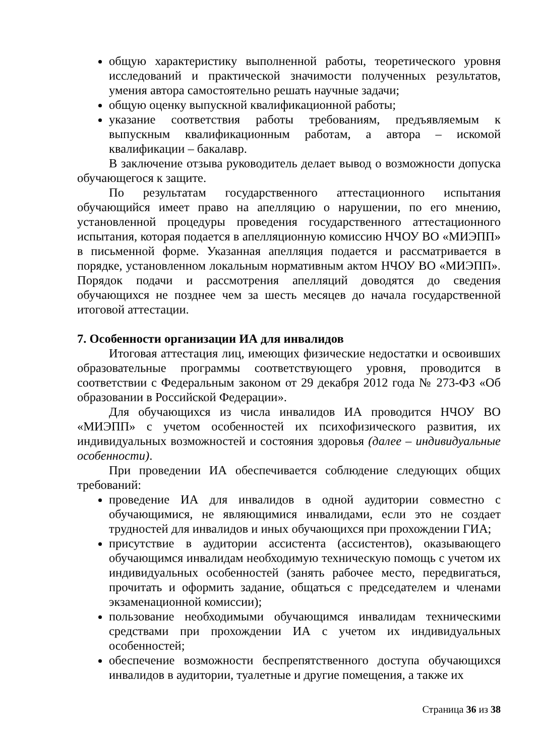общую характеристику выполненной работы, теоретического уровня исследований и практической значимости полученных результатов, умения автора самостоятельно решать научные задачи;
общую оценку выпускной квалификационной работы;
указание соответствия работы требованиям, предъявляемым к выпускным квалификационным работам, а автора – искомой квалификации – бакалавр.
В заключение отзыва руководитель делает вывод о возможности допуска обучающегося к защите.
По результатам государственного аттестационного испытания обучающийся имеет право на апелляцию о нарушении, по его мнению, установленной процедуры проведения государственного аттестационного испытания, которая подается в апелляционную комиссию НЧОУ ВО «МИЭПП» в письменной форме. Указанная апелляция подается и рассматривается в порядке, установленном локальным нормативным актом НЧОУ ВО «МИЭПП». Порядок подачи и рассмотрения апелляций доводятся до сведения обучающихся не позднее чем за шесть месяцев до начала государственной итоговой аттестации.
7. Особенности организации ИА для инвалидов
Итоговая аттестация лиц, имеющих физические недостатки и освоивших образовательные программы соответствующего уровня, проводится в соответствии с Федеральным законом от 29 декабря 2012 года № 273-ФЗ «Об образовании в Российской Федерации».
Для обучающихся из числа инвалидов ИА проводится НЧОУ ВО «МИЭПП» с учетом особенностей их психофизического развития, их индивидуальных возможностей и состояния здоровья (далее – индивидуальные особенности).
При проведении ИА обеспечивается соблюдение следующих общих требований:
проведение ИА для инвалидов в одной аудитории совместно с обучающимися, не являющимися инвалидами, если это не создает трудностей для инвалидов и иных обучающихся при прохождении ГИА;
присутствие в аудитории ассистента (ассистентов), оказывающего обучающимся инвалидам необходимую техническую помощь с учетом их индивидуальных особенностей (занять рабочее место, передвигаться, прочитать и оформить задание, общаться с председателем и членами экзаменационной комиссии);
пользование необходимыми обучающимся инвалидам техническими средствами при прохождении ИА с учетом их индивидуальных особенностей;
обеспечение возможности беспрепятственного доступа обучающихся инвалидов в аудитории, туалетные и другие помещения, а также их
Страница 36 из 38